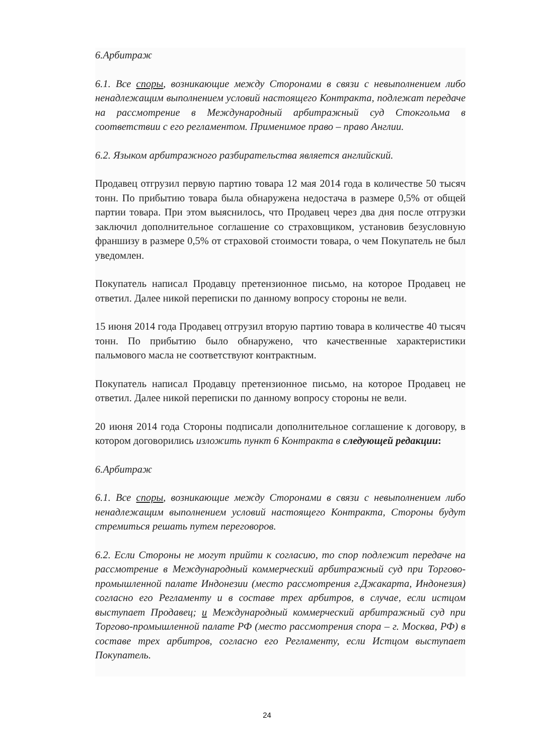6.Арбитраж
6.1. Все споры, возникающие между Сторонами в связи с невыполнением либо ненадлежащим выполнением условий настоящего Контракта, подлежат передаче на рассмотрение в Международный арбитражный суд Стокгольма в соответствии с его регламентом. Применимое право – право Англии.
6.2. Языком арбитражного разбирательства является английский.
Продавец отгрузил первую партию товара 12 мая 2014 года в количестве 50 тысяч тонн. По прибытию товара была обнаружена недостача в размере 0,5% от общей партии товара. При этом выяснилось, что Продавец через два дня после отгрузки заключил дополнительное соглашение со страховщиком, установив безусловную франшизу в размере 0,5% от страховой стоимости товара, о чем Покупатель не был уведомлен.
Покупатель написал Продавцу претензионное письмо, на которое Продавец не ответил. Далее никой переписки по данному вопросу стороны не вели.
15 июня 2014 года Продавец отгрузил вторую партию товара в количестве 40 тысяч тонн. По прибытию было обнаружено, что качественные характеристики пальмового масла не соответствуют контрактным.
Покупатель написал Продавцу претензионное письмо, на которое Продавец не ответил. Далее никой переписки по данному вопросу стороны не вели.
20 июня 2014 года Стороны подписали дополнительное соглашение к договору, в котором договорились изложить пункт 6 Контракта в следующей редакции:
6.Арбитраж
6.1. Все споры, возникающие между Сторонами в связи с невыполнением либо ненадлежащим выполнением условий настоящего Контракта, Стороны будут стремиться решать путем переговоров.
6.2. Если Стороны не могут прийти к согласию, то спор подлежит передаче на рассмотрение в Международный коммерческий арбитражный суд при Торгово-промышленной палате Индонезии (место рассмотрения г.Джакарта, Индонезия) согласно его Регламенту и в составе трех арбитров, в случае, если истцом выступает Продавец; и Международный коммерческий арбитражный суд при Торгово-промышленной палате РФ (место рассмотрения спора – г. Москва, РФ) в составе трех арбитров, согласно его Регламенту, если Истцом выступает Покупатель.
24